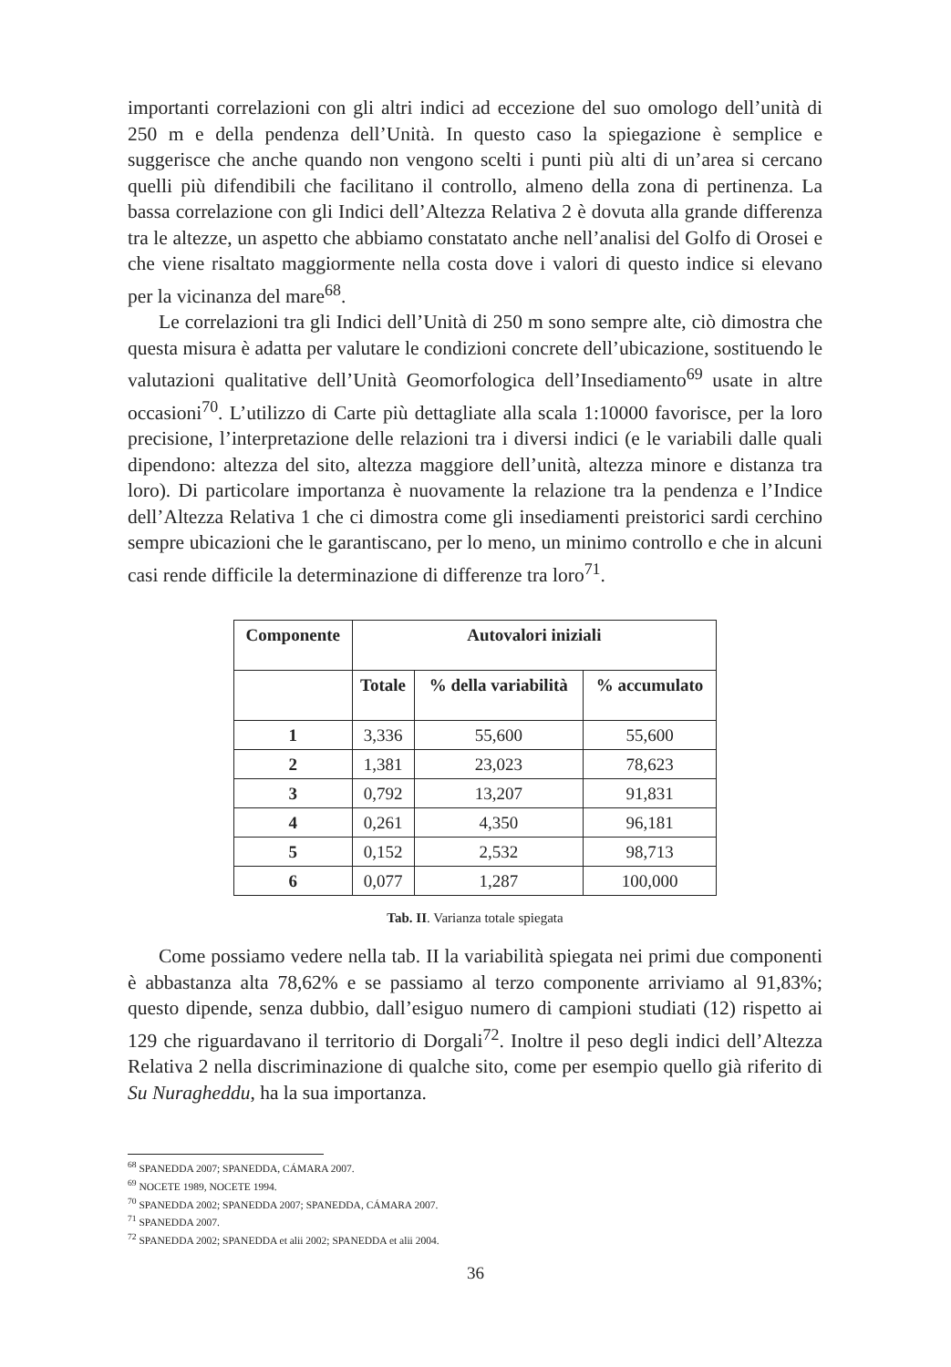importanti correlazioni con gli altri indici ad eccezione del suo omologo dell’unità di 250 m e della pendenza dell’Unità. In questo caso la spiegazione è semplice e suggerisce che anche quando non vengono scelti i punti più alti di un’area si cercano quelli più difendibili che facilitano il controllo, almeno della zona di pertinenza. La bassa correlazione con gli Indici dell’Altezza Relativa 2 è dovuta alla grande differenza tra le altezze, un aspetto che abbiamo constatato anche nell’analisi del Golfo di Orosei e che viene risaltato maggiormente nella costa dove i valori di questo indice si elevano per la vicinanza del mare<sup>68</sup>.
Le correlazioni tra gli Indici dell’Unità di 250 m sono sempre alte, ciò dimostra che questa misura è adatta per valutare le condizioni concrete dell’ubicazione, sostituendo le valutazioni qualitative dell’Unità Geomorfologica dell’Insediamento<sup>69</sup> usate in altre occasioni<sup>70</sup>. L’utilizzo di Carte più dettagliate alla scala 1:10000 favorisce, per la loro precisione, l’interpretazione delle relazioni tra i diversi indici (e le variabili dalle quali dipendono: altezza del sito, altezza maggiore dell’unità, altezza minore e distanza tra loro). Di particolare importanza è nuovamente la relazione tra la pendenza e l’Indice dell’Altezza Relativa 1 che ci dimostra come gli insediamenti preistorici sardi cerchino sempre ubicazioni che le garantiscano, per lo meno, un minimo controllo e che in alcuni casi rende difficile la determinazione di differenze tra loro<sup>71</sup>.
| Componente | Autovalori iniziali | | |
| --- | --- | --- | --- |
| | Totale | % della variabilità | % accumulato |
| 1 | 3,336 | 55,600 | 55,600 |
| 2 | 1,381 | 23,023 | 78,623 |
| 3 | 0,792 | 13,207 | 91,831 |
| 4 | 0,261 | 4,350 | 96,181 |
| 5 | 0,152 | 2,532 | 98,713 |
| 6 | 0,077 | 1,287 | 100,000 |
Tab. II. Varianza totale spiegata
Come possiamo vedere nella tab. II la variabilità spiegata nei primi due componenti è abbastanza alta 78,62% e se passiamo al terzo componente arriviamo al 91,83%; questo dipende, senza dubbio, dall’esiguo numero di campioni studiati (12) rispetto ai 129 che riguardavano il territorio di Dorgali<sup>72</sup>. Inoltre il peso degli indici dell’Altezza Relativa 2 nella discriminazione di qualche sito, come per esempio quello già riferito di Su Nuragheddu, ha la sua importanza.
<sup>68</sup> SPANEDDA 2007; SPANEDDA, CÁMARA 2007.
<sup>69</sup> NOCETE 1989, NOCETE 1994.
<sup>70</sup> SPANEDDA 2002; SPANEDDA 2007; SPANEDDA, CÁMARA 2007.
<sup>71</sup> SPANEDDA 2007.
<sup>72</sup> SPANEDDA 2002; SPANEDDA et alii 2002; SPANEDDA et alii 2004.
36